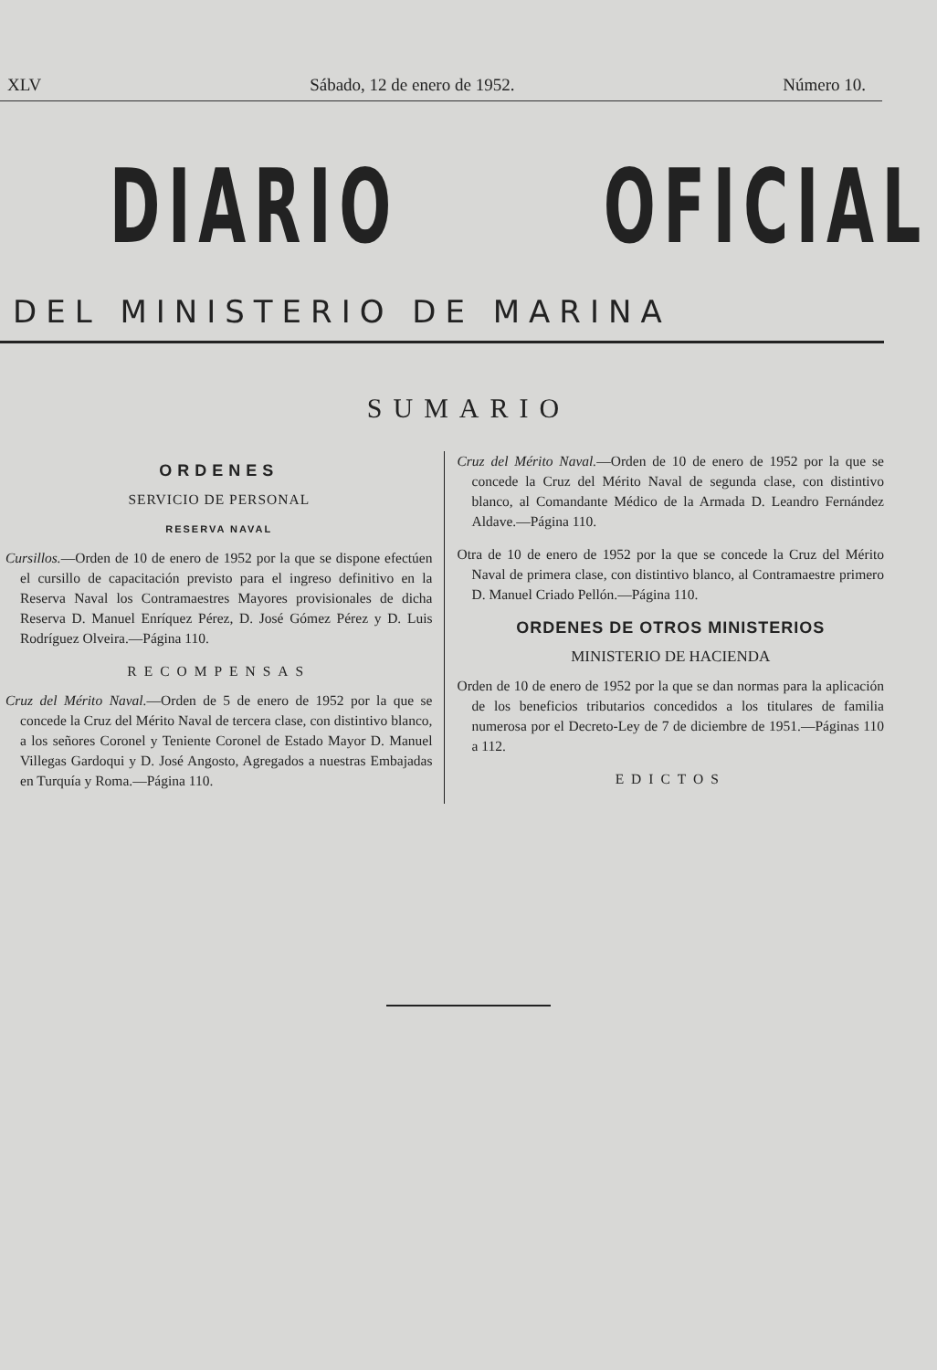XLV Sábado, 12 de enero de 1952. Número 10.
DIARIO OFICIAL
DEL MINISTERIO DE MARINA
SUMARIO
ORDENES
SERVICIO DE PERSONAL
RESERVA NAVAL
Cursillos.—Orden de 10 de enero de 1952 por la que se dispone efectúen el cursillo de capacitación previsto para el ingreso definitivo en la Reserva Naval los Contramaestres Mayores provisionales de dicha Reserva D. Manuel Enríquez Pérez, D. José Gómez Pérez y D. Luis Rodríguez Olveira.—Página 110.
RECOMPENSAS
Cruz del Mérito Naval.—Orden de 5 de enero de 1952 por la que se concede la Cruz del Mérito Naval de tercera clase, con distintivo blanco, a los señores Coronel y Teniente Coronel de Estado Mayor D. Manuel Villegas Gardoqui y D. José Angosto, Agregados a nuestras Embajadas en Turquía y Roma.—Página 110.
Cruz del Mérito Naval.—Orden de 10 de enero de 1952 por la que se concede la Cruz del Mérito Naval de segunda clase, con distintivo blanco, al Comandante Médico de la Armada D. Leandro Fernández Aldave.—Página 110.
Otra de 10 de enero de 1952 por la que se concede la Cruz del Mérito Naval de primera clase, con distintivo blanco, al Contramaestre primero D. Manuel Criado Pellón.—Página 110.
ORDENES DE OTROS MINISTERIOS
MINISTERIO DE HACIENDA
Orden de 10 de enero de 1952 por la que se dan normas para la aplicación de los beneficios tributarios concedidos a los titulares de familia numerosa por el Decreto-Ley de 7 de diciembre de 1951.—Páginas 110 a 112.
EDICTOS